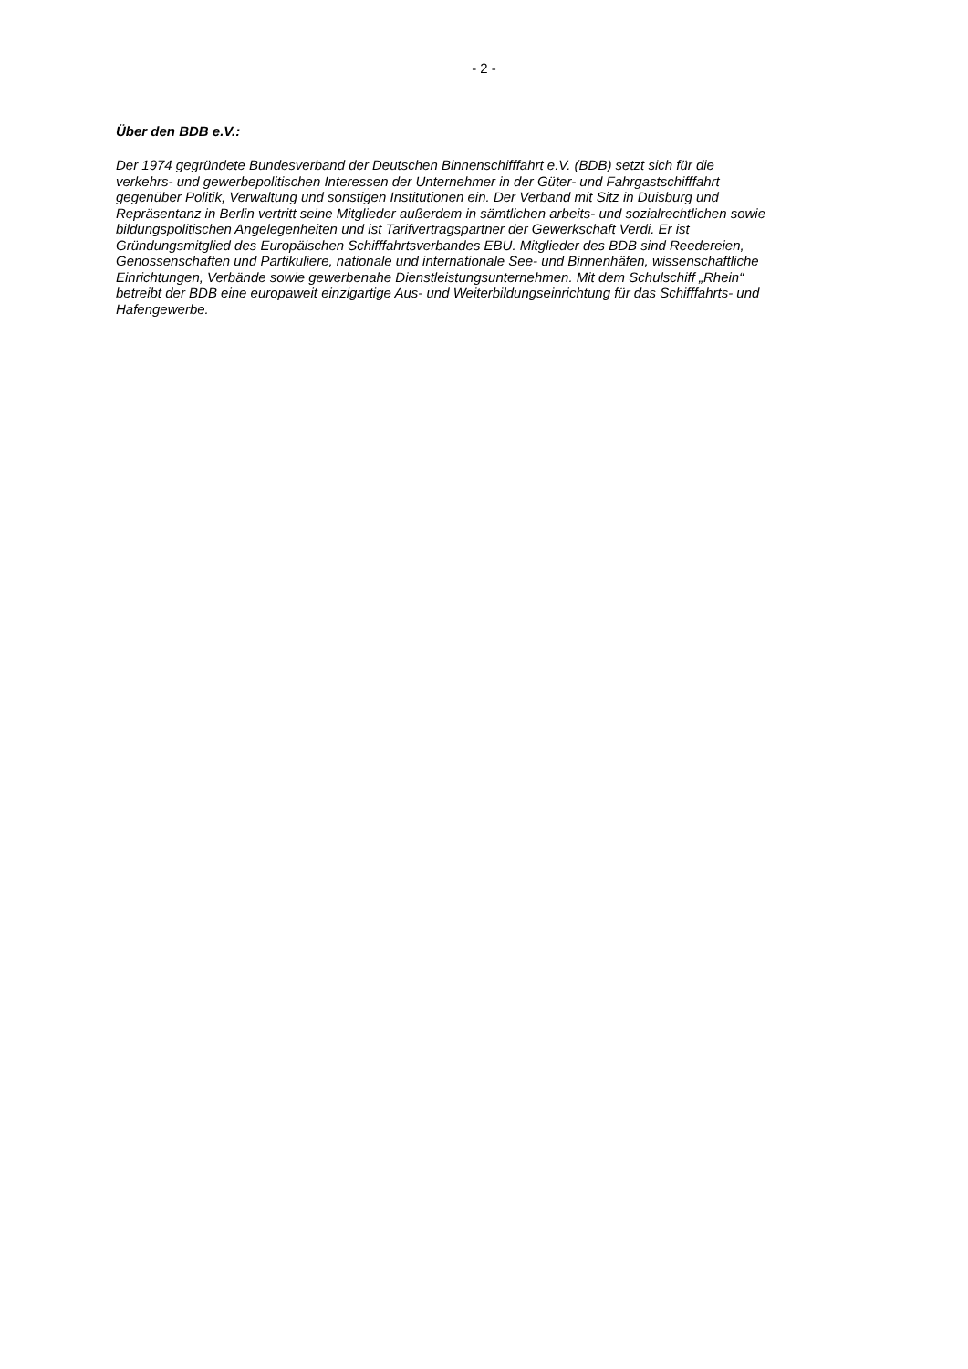- 2 -
Über den BDB e.V.:
Der 1974 gegründete Bundesverband der Deutschen Binnenschifffahrt e.V. (BDB) setzt sich für die
verkehrs- und gewerbepolitischen Interessen der Unternehmer in der Güter- und Fahrgastschifffahrt
gegenüber Politik, Verwaltung und sonstigen Institutionen ein. Der Verband mit Sitz in Duisburg und
Repräsentanz in Berlin vertritt seine Mitglieder außerdem in sämtlichen arbeits- und sozialrechtlichen sowie
bildungspolitischen Angelegenheiten und ist Tarifvertragspartner der Gewerkschaft Verdi. Er ist
Gründungsmitglied des Europäischen Schifffahrtsverbandes EBU. Mitglieder des BDB sind Reedereien,
Genossenschaften und Partikuliere, nationale und internationale See- und Binnenhäfen, wissenschaftliche
Einrichtungen, Verbände sowie gewerbenahe Dienstleistungsunternehmen. Mit dem Schulschiff „Rhein“
betreibt der BDB eine europaweit einzigartige Aus- und Weiterbildungseinrichtung für das Schifffahrts- und
Hafengewerbe.